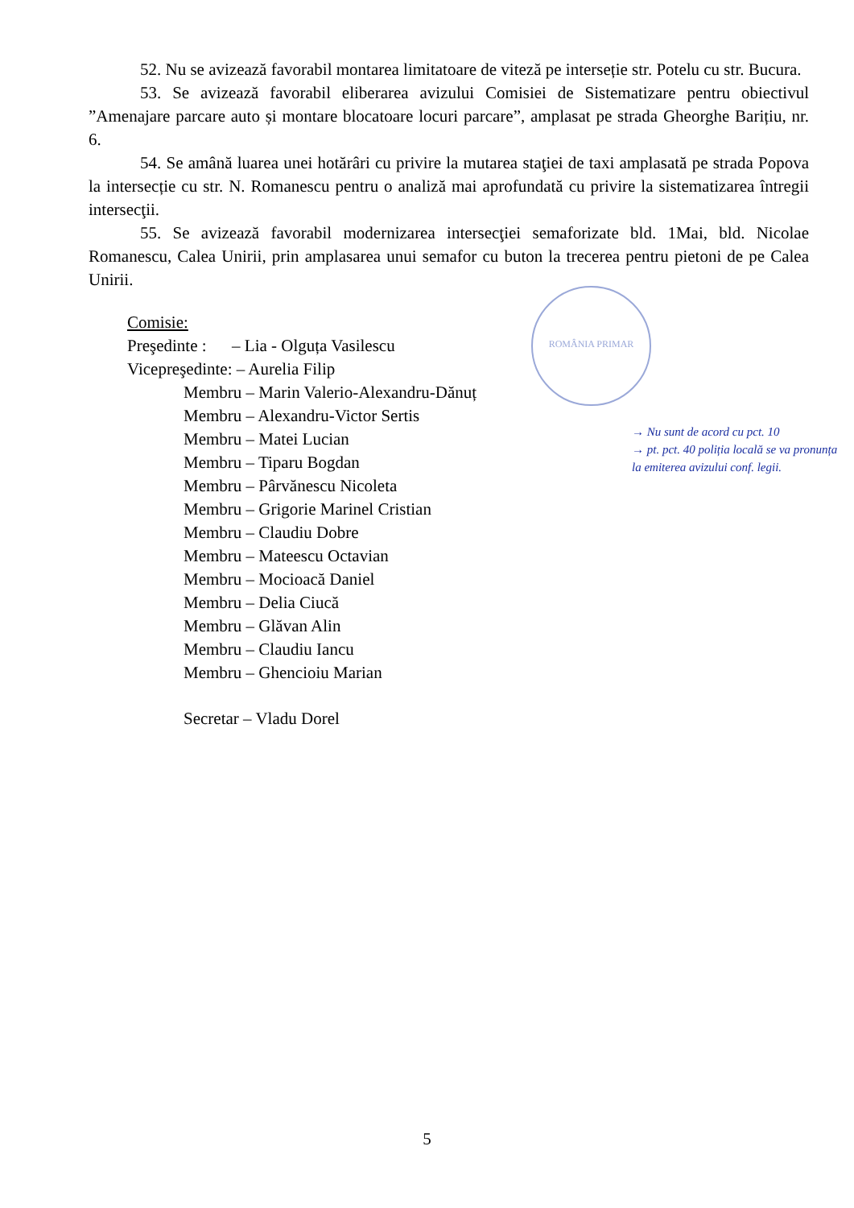ROMÂNIA PRIMAR
52. Nu se avizează favorabil montarea limitatoare de viteză pe interseție str. Potelu cu str. Bucura.
53. Se avizează favorabil eliberarea avizului Comisiei de Sistematizare pentru obiectivul ”Amenajare parcare auto și montare blocatoare locuri parcare”, amplasat pe strada Gheorghe Barițiu, nr. 6.
54. Se amână luarea unei hotărâri cu privire la mutarea staţiei de taxi amplasată pe strada Popova la intersecție cu str. N. Romanescu pentru o analiză mai aprofundată cu privire la sistematizarea întregii intersecţii.
55. Se avizează favorabil modernizarea intersecţiei semaforizate bld. 1Mai, bld. Nicolae Romanescu, Calea Unirii, prin amplasarea unui semafor cu buton la trecerea pentru pietoni de pe Calea Unirii.
Comisie:
Preşedinte : – Lia - Olguța Vasilescu
Vicepreşedinte: – Aurelia Filip
Membru – Marin Valerio-Alexandru-Dănuț
Membru – Alexandru-Victor Sertis
Membru – Matei Lucian
Membru – Tiparu Bogdan
Membru – Pârvănescu Nicoleta
Membru – Grigorie Marinel Cristian
Membru – Claudiu Dobre
Membru – Mateescu Octavian
Membru – Mocioacă Daniel
Membru – Delia Ciucă
Membru – Glăvan Alin
Membru – Claudiu Iancu
Membru – Ghencioiu Marian
Secretar – Vladu Dorel
→ Nu sunt de acord cu pct. 10
→ pt. pct. 40 poliția locală se va pronunța la emiterea avizului conf. legii.
5